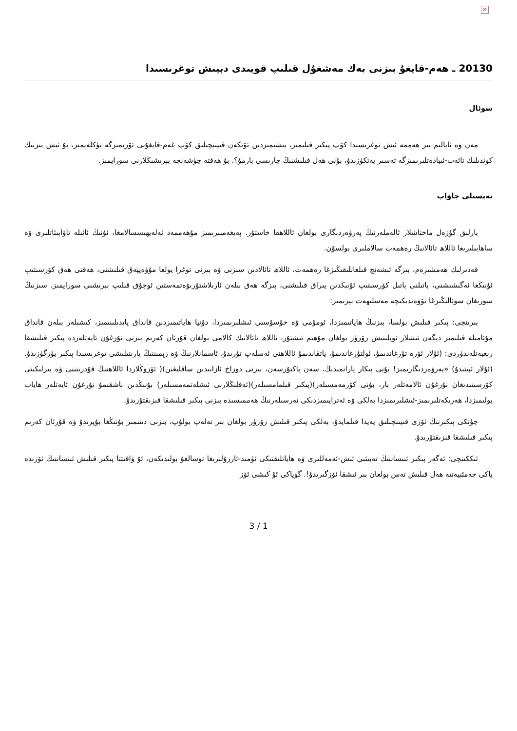✕
20130 ـ ھەم-قايغۇ بىزنى بەك مەشغۇل قىلىپ قويىدى دېيىش توغرىسىدا
سوئال
مەن ۋە ئايالىم بىز ھەممە ئىش توغرىسىدا كۆپ پىكىر قىلىمىز، بىشىمىزدىن ئۆتكەن قىيىنچىلىق كۆپ غەم-قايغۇنى ئۆزىمىزگە يۈكلەيمىز، بۇ ئىش بىزنىڭ كۈندىلىك تائەت-ئىبادەتلىرىمىزگە تەسىر يەتكۈزىدۇ، بۇنى ھەل قىلىشنىڭ چارىسى بارمۇ؟. بۇ ھەقتە چۈشەنچە بېرىشىڭلارنى سورايمىز.
تەپسىلى جاۋاپ
بارلىق گۈزەل ماختاشلار ئالەملەرنىڭ پەرۋەردىگارى بولغان ئاللاھقا خاستۇر. پەيغەمبىرىمىز مۇھەممەد ئەلەيھىسسالامغا، ئۇنىڭ ئائىلە تاۋابىئاتلىرى ۋە ساھابىلىرىغا ئاللاھ تائالانىڭ رەھمەت سالاملىرى بولسۇن.
قەدىرلىك ھەمشىرەم، بىزگە ئىشەنچ قىلغانلىقىڭىزغا رەھمەت، ئاللاھ تائالادىن سىزنى ۋە بىزنى توغرا يولغا مۇۋەپپەق قىلىشنى، ھەقنى ھەق كۆرسىتىپ ئۇنىڭغا ئەگىشىشنى، باتىلنى باتىل كۆرسىتىپ ئۇنىڭدىن يىراق قىلىشنى، بىزگە ھەق بىلەن ئارىلاشتۇرىۋەتمەستىن ئوچۇق قىلىپ بېرىشنى سورايمىز. سىزنىڭ سورىغان سوئالىڭىزغا تۆۋەندىكىچە مەسلىھەت بېرىمىز:
بىرىنچى: پىكىر قىلىش بولسا، بىزنىڭ ھاياتىمىزدا، ئومۇمى ۋە خۇسۇسىي ئىشلىرىمىزدا، دۇنيا ھاياتىمىزدىن قانداق پايدىلىنىمىز، كىشىلەر بىلەن قانداق مۇئامىلە قىلىمىز دېگەن ئىشلار ئويلىنىش زۆرۈر بولغان مۇھىم ئىشتۇر، ئاللاھ تائالانىڭ كالامى بولغان قۇرئان كەرىم بىزنى نۇرغۇن ئايەتلەردە پىكىر قىلىشقا رىغبەتلەندۈردى: (ئۇلار ئۆرە تۇرغاندىمۇ، ئولتۇرغاندىمۇ، ياتقاندىمۇ ئاللاھنى ئەسلەپ تۇرىدۇ، ئاسمانلارنىڭ ۋە زېمىننىڭ يارىتىلىشى توغرىسىدا پىكىر يۈرگۈزىدۇ. (ئۇلار ئېيتىدۇ) «پەرۋەردىگارىمىز! بۇنى بىكار ياراتمىدىڭ، سەن پاكتۇرسەن، بىزنى دوزاخ ئازابىدىن ساقلىغىن)( ئۆزۈڭلاردا ئاللاھنىڭ قۇدرىتىنى ۋە بىرلىكىنى كۆرسىتىدىغان نۇرغۇن ئالامەتلەر بار، بۇنى كۆرمەمسىلەر)(پىكىر قىلمامسىلەر)(ئەقلىڭلارنى ئىشلەتمەمسىلەر) بۇنىڭدىن باشقىمۇ نۇرغۇن ئايەتلەر ھايات يولىمىزدا، ھەرىكەتلىرىمىز-ئىشلىرىمىزدا بەلكى ۋە ئەتراپىمىزدىكى نەرسىلەرنىڭ ھەممىسىدە بىزنى پىكىر قىلىشقا قىزىقتۇرىدۇ.
چۈنكى پىكىرنىڭ ئۆزى قىيىنچىلىق پەيدا قىلمايدۇ، بەلكى پىكىر قىلىش زۆرۈر بولغان بىر تەلەپ بولۇپ، بىزنى دىنىمىز بۇنىڭغا بۇيرىدۇ ۋە قۇرئان كەرىم پىكىر قىلىشقا قىزىقتۇرىدۇ.
ئىككىنچى: ئەگەر پىكىر ئىنساننىڭ تەبىئىي ئىش-ئەمەللىرى ۋە ھاياتلىقتىكى ئۈمىد-ئارزۇلىرىغا توسالغۇ بولىدىكەن، ئۇ ۋاقىتتا پىكىر قىلىش ئىنساننىڭ ئۆزىدە ياكى جەمئىيەتتە ھەل قىلىش تەس بولغان بىر ئىشقا ئۆزگىرىدۇ!. گوياكى ئۇ كىشى ئۆز
3 / 1